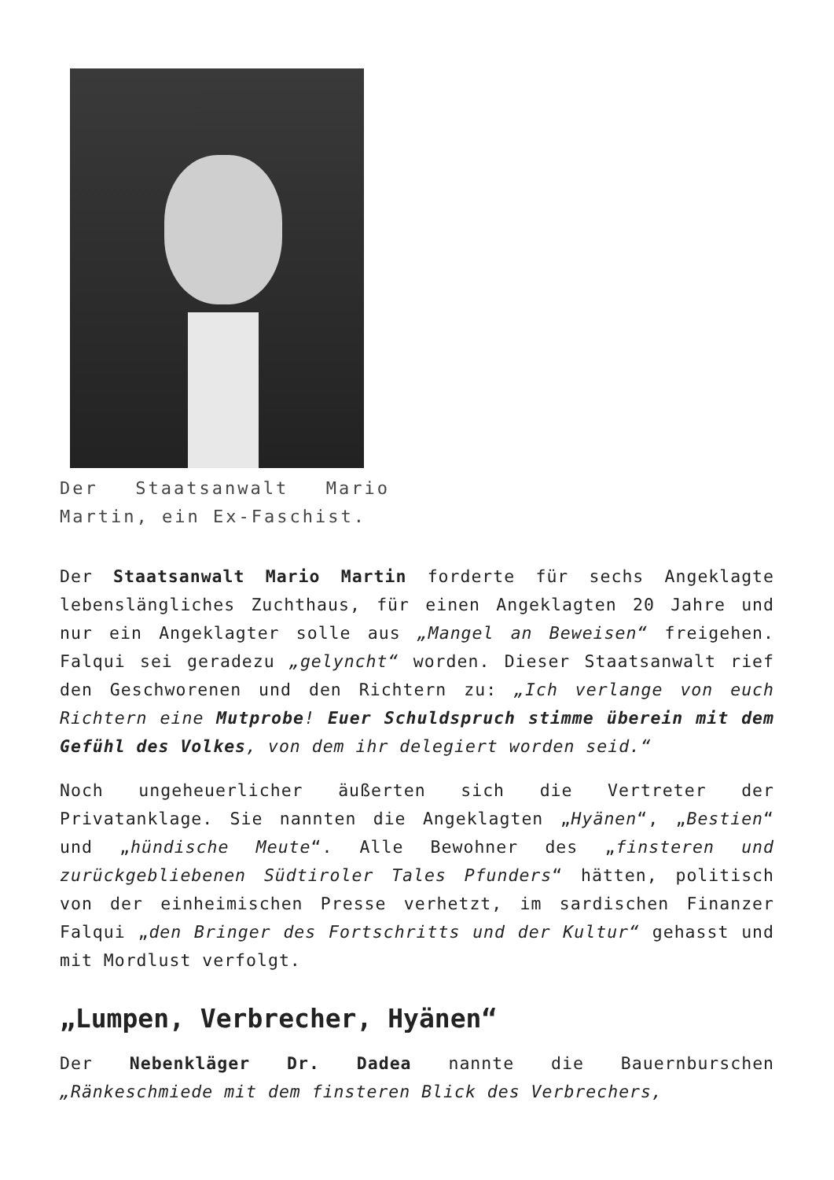Der Staatsanwalt Mario Martin, ein Ex-Faschist.
Der Staatsanwalt Mario Martin forderte für sechs Angeklagte lebenslängliches Zuchthaus, für einen Angeklagten 20 Jahre und nur ein Angeklagter solle aus „Mangel an Beweisen“ freigehen. Falqui sei geradezu „gelyncht“ worden. Dieser Staatsanwalt rief den Geschworenen und den Richtern zu: „Ich verlange von euch Richtern eine Mutprobe! Euer Schuldspruch stimme überein mit dem Gefühl des Volkes, von dem ihr delegiert worden seid.“
Noch ungeheuerlicher äußerten sich die Vertreter der Privatanklage. Sie nannten die Angeklagten „Hyänen“, „Bestien“ und „hündische Meute“. Alle Bewohner des „finsteren und zurückgebliebenen Südtiroler Tales Pfunders“ hätten, politisch von der einheimischen Presse verhetzt, im sardischen Finanzer Falqui „den Bringer des Fortschritts und der Kultur“ gehasst und mit Mordlust verfolgt.
„Lumpen, Verbrecher, Hyänen“
Der Nebenkläger Dr. Dadea nannte die Bauernburschen „Ränkeschmiede mit dem finsteren Blick des Verbrechers,